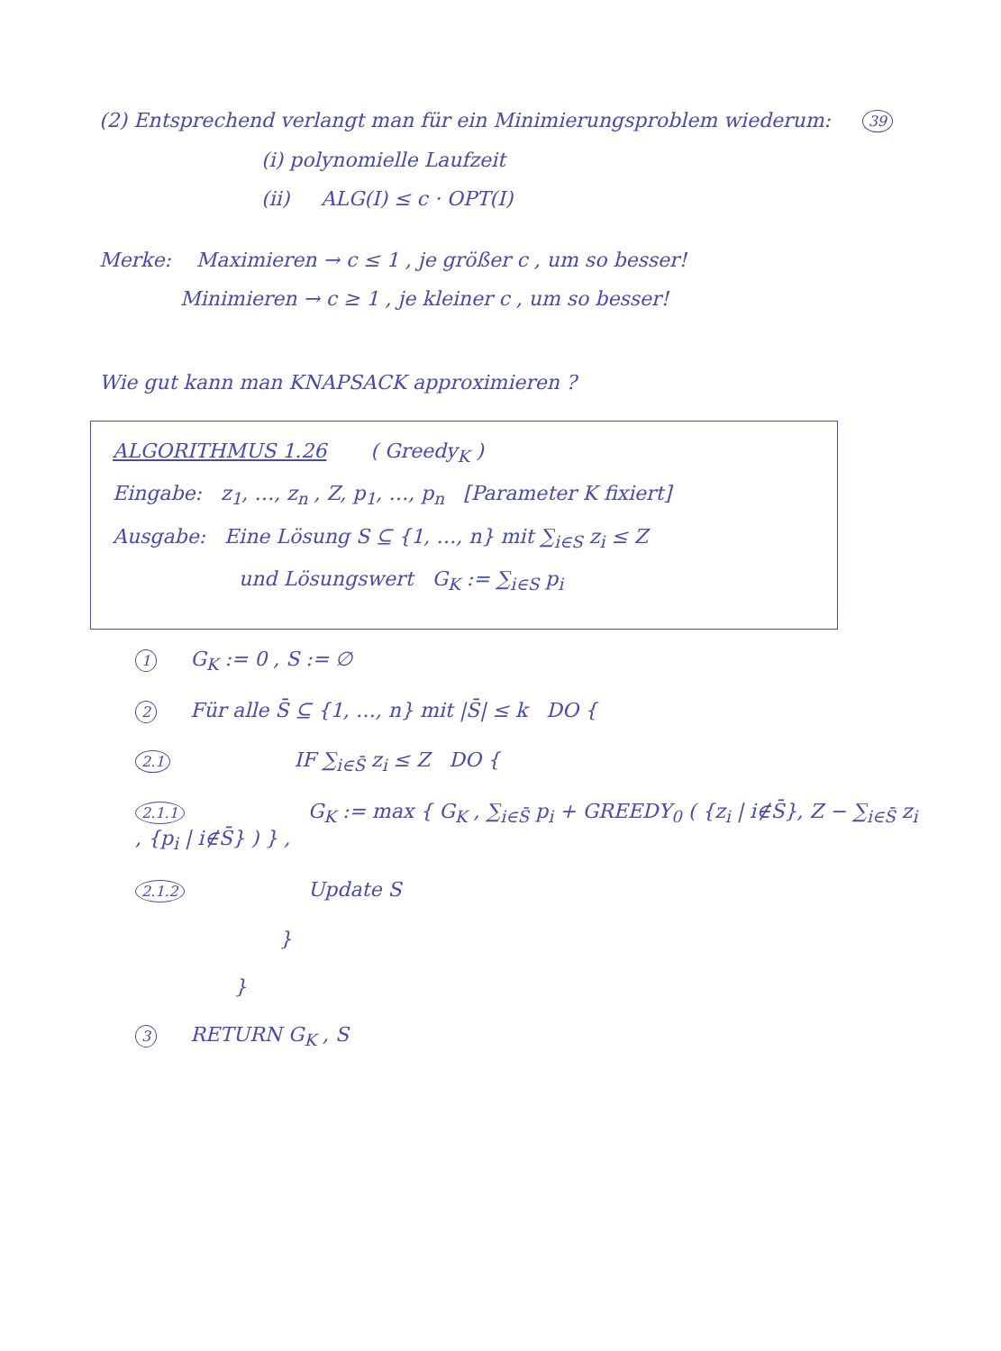(2) Entsprechend verlangt man für ein Minimierungsproblem wiederum:
39
(i) polynomielle Laufzeit
(ii) ALG(I) ≤ c · OPT(I)
Merke: Maximieren → c ≤ 1 , je größer c , um so besser!
Minimieren → c ≥ 1 , je kleiner c , um so besser!
Wie gut kann man KNAPSACK approximieren ?
ALGORITHMUS 1.26 ( Greedy<sub>K</sub> )
Eingabe: z<sub>1</sub>, …, z<sub>n</sub> , Z, p<sub>1</sub>, …, p<sub>n</sub> [Parameter K fixiert]
Ausgabe: Eine Lösung S ⊆ {1, …, n} mit ∑<sub>i∈S</sub> z<sub>i</sub> ≤ Z
und Lösungswert G<sub>K</sub> := ∑<sub>i∈S</sub> p<sub>i</sub>
1 G<sub>K</sub> := 0 , S := ∅
2 Für alle S̄ ⊆ {1, …, n} mit |S̄| ≤ k DO {
2.1 IF ∑<sub>i∈S̄</sub> z<sub>i</sub> ≤ Z DO {
2.1.1 G<sub>K</sub> := max { G<sub>K</sub> , ∑<sub>i∈S̄</sub> p<sub>i</sub> + GREEDY<sub>0</sub> ( {z<sub>i</sub> | i∉S̄}, Z − ∑<sub>i∈S̄</sub> z<sub>i</sub> , {p<sub>i</sub> | i∉S̄} ) } ,
2.1.2 Update S
}
}
3 RETURN G<sub>K</sub> , S